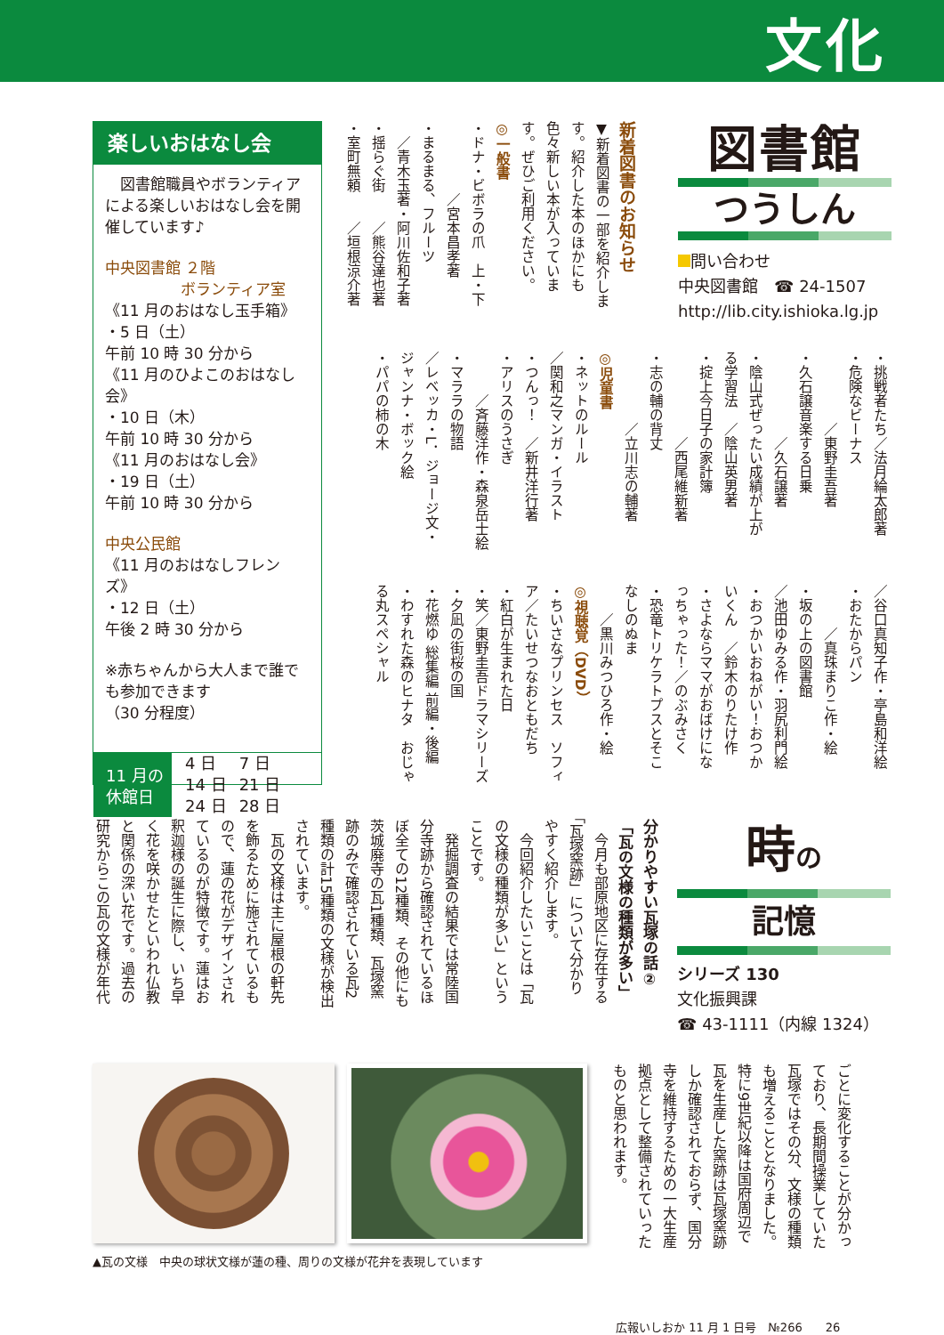文化
図書館
つうしん
問い合わせ
中央図書館　☎ 24-1507
http://lib.city.ishioka.lg.jp
新着図書のお知らせ
▼新着図書の一部を紹介しま
す。紹介した本のほかにも
色々新しい本が入っていま
す。ぜひご利用ください。
◎一般書
・ドナ・ビボラの爪　上・下
　　　　　／宮本昌孝著
・まるまる、フルーツ
　／青木玉著・阿川佐和子著
・揺らぐ街　　／熊谷達也著
・室町無頼　　／垣根涼介著
・挑戦者たち／法月綸太郎著
・危険なビーナス
　　　　　／東野圭吾著
・久石譲音楽する日乗
　　　　　　／久石譲著
・陰山式ぜったい成績が上が
る学習法　／陰山英男著
・掟上今日子の家計簿
　　　　　　／西尾維新著
・志の輔の背丈
　　　　　／立川志の輔著
◎児童書
・ネットのルール
／関和之マンガ・イラスト
・つんっ！　／新井洋行著
・アリスのうさぎ
　　　／斉藤洋作・森泉岳士絵
・マララの物語
／レベッカ・L．ジョージ文・
ジャンナ・ボック絵
・パパの柿の木
／谷口真知子作・亭島和洋絵
・おたからパン
　　　／真珠まりこ作・絵
・坂の上の図書館
／池田ゆみる作・羽尻利門絵
・おつかいおねがい！おつか
いくん　／鈴木のりたけ作
・さよならママがおばけにな
っちゃった！／のぶみさく
・恐竜トリケラトプスとそこ
なしのぬま
　　／黒川みつひろ作・絵
◎視聴覚（DVD）
・ちいさなプリンセス　ソフィ
ア／たいせつなおともだち
・紅白が生まれた日
・笑／東野圭吾ドラマシリーズ
・夕凪の街桜の国
・花燃ゆ 総集編 前編・後編
・わすれた森のヒナタ　おじゃ
る丸スペシャル
楽しいおはなし会
　図書館職員やボランティアによる楽しいおはなし会を開催しています♪
中央図書館 ２階
　　　　　ボランティア室
《11 月のおはなし玉手箱》
・5 日（土）
午前 10 時 30 分から
《11 月のひよこのおはなし会》
・10 日（木）
午前 10 時 30 分から
《11 月のおはなし会》
・19 日（土）
午前 10 時 30 分から
中央公民館
《11 月のおはなしフレンズ》
・12 日（土）
午後 2 時 30 分から
※赤ちゃんから大人まで誰でも参加できます
（30 分程度）
11 月の
休館日
| 4 日 | 7 日 |
| 14 日 | 21 日 |
| 24 日 | 28 日 |
時の
記憶
シリーズ 130
文化振興課
☎ 43-1111（内線 1324）
分かりやすい瓦塚の話②
「瓦の文様の種類が多い」
　今月も部原地区に存在する
「瓦塚窯跡」について分かり
やすく紹介します。
　今回紹介したいことは「瓦
の文様の種類が多い」という
ことです。
　発掘調査の結果では常陸国
分寺跡から確認されているほ
ぼ全ての12種類、その他にも
茨城廃寺の瓦1種類、瓦塚窯
跡のみで確認されている瓦2
種類の計15種類の文様が検出
されています。
　瓦の文様は主に屋根の軒先
を飾るために施されているも
ので、蓮の花がデザインされ
ているのが特徴です。蓮はお
釈迦様の誕生に際し、いち早
く花を咲かせたといわれ仏教
と関係の深い花です。過去の
研究からこの瓦の文様が年代
ごとに変化することが分かっ
ており、長期間操業していた
瓦塚ではその分、文様の種類
も増えることとなりました。
特に9世紀以降は国府周辺で
瓦を生産した窯跡は瓦塚窯跡
しか確認されておらず、国分
寺を維持するための一大生産
拠点として整備されていった
ものと思われます。
▲瓦の文様　中央の球状文様が蓮の種、周りの文様が花弁を表現しています
広報いしおか 11 月 1 日号　№266　　26